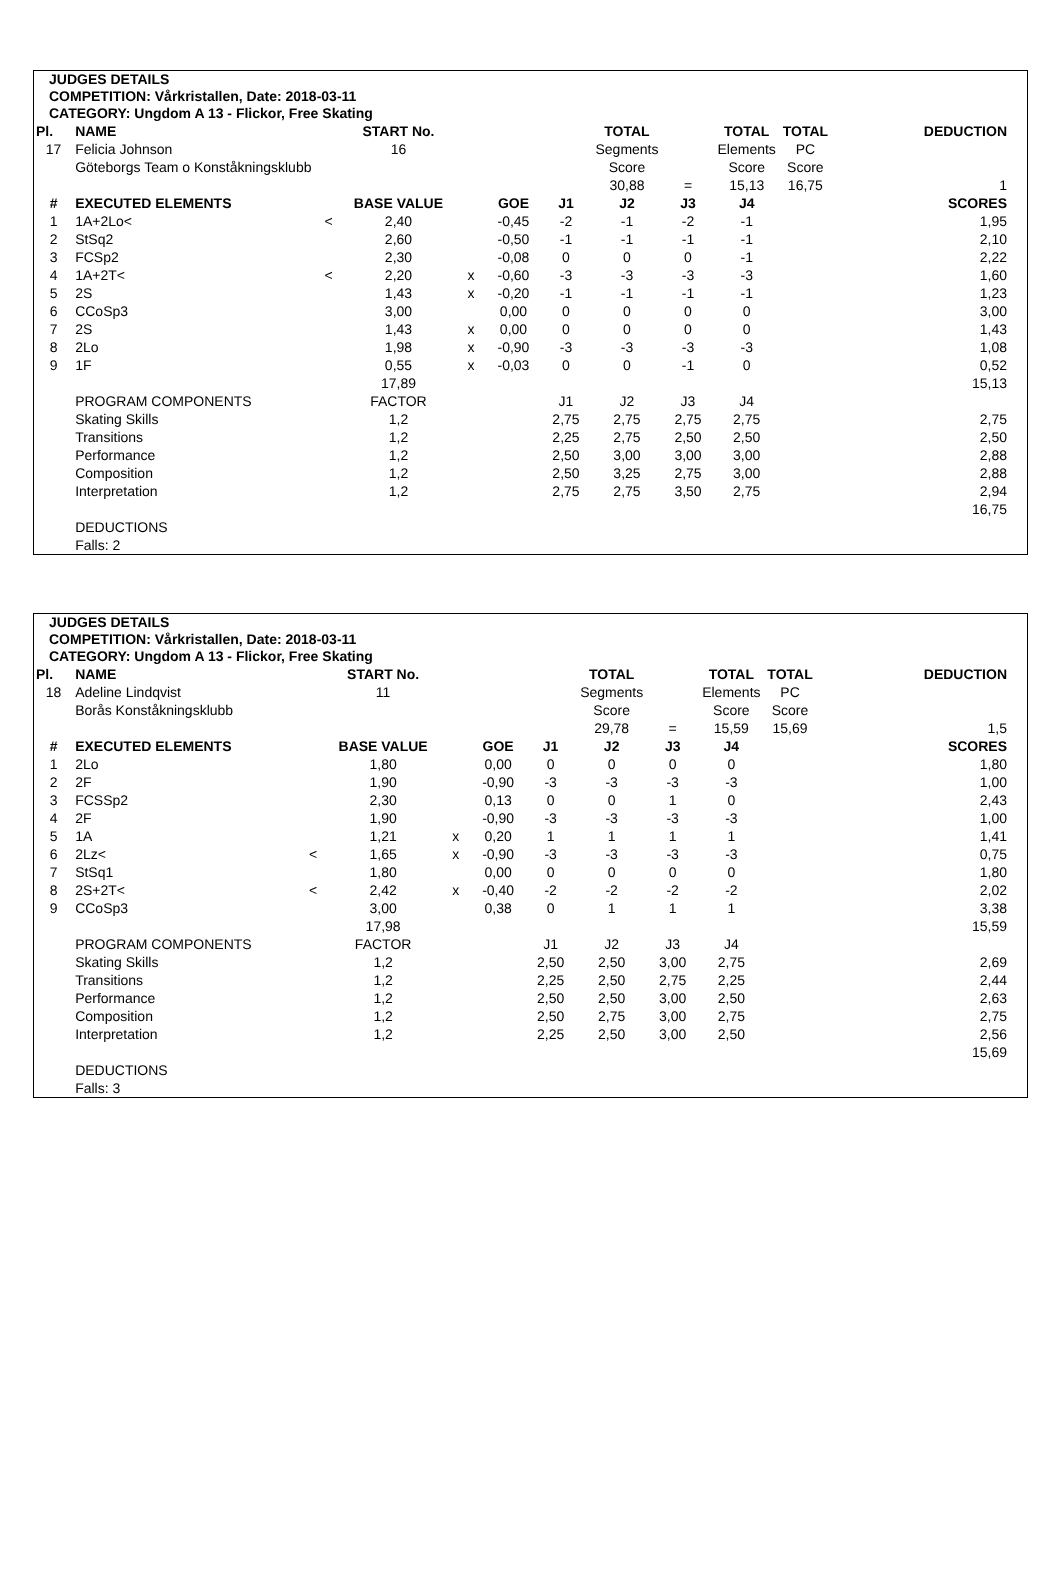JUDGES DETAILS
COMPETITION: Vårkristallen, Date: 2018-03-11
CATEGORY: Ungdom A 13 - Flickor, Free Skating
| Pl. | NAME | | START No. | | | | TOTAL | | TOTAL | TOTAL | | DEDUCTION |
| 17 | Felicia Johnson | | 16 | | | | Segments | | Elements | PC | | |
| | Göteborgs Team o Konståkningsklubb | | | | | | Score | | Score | Score | | |
| | | | | | | | 30,88 | = | 15,13 | 16,75 | | 1 |
| # | EXECUTED ELEMENTS | | BASE VALUE | | GOE | J1 | J2 | J3 | J4 | | | SCORES |
| 1 | 1A+2Lo< | < | 2,40 | | -0,45 | -2 | -1 | -2 | -1 | | | 1,95 |
| 2 | StSq2 | | 2,60 | | -0,50 | -1 | -1 | -1 | -1 | | | 2,10 |
| 3 | FCSp2 | | 2,30 | | -0,08 | 0 | 0 | 0 | -1 | | | 2,22 |
| 4 | 1A+2T< | < | 2,20 | x | -0,60 | -3 | -3 | -3 | -3 | | | 1,60 |
| 5 | 2S | | 1,43 | x | -0,20 | -1 | -1 | -1 | -1 | | | 1,23 |
| 6 | CCoSp3 | | 3,00 | | 0,00 | 0 | 0 | 0 | 0 | | | 3,00 |
| 7 | 2S | | 1,43 | x | 0,00 | 0 | 0 | 0 | 0 | | | 1,43 |
| 8 | 2Lo | | 1,98 | x | -0,90 | -3 | -3 | -3 | -3 | | | 1,08 |
| 9 | 1F | | 0,55 | x | -0,03 | 0 | 0 | -1 | 0 | | | 0,52 |
| | | | 17,89 | | | | | | | | | 15,13 |
| | PROGRAM COMPONENTS | | FACTOR | | | J1 | J2 | J3 | J4 | | | |
| | Skating Skills | | 1,2 | | | 2,75 | 2,75 | 2,75 | 2,75 | | | 2,75 |
| | Transitions | | 1,2 | | | 2,25 | 2,75 | 2,50 | 2,50 | | | 2,50 |
| | Performance | | 1,2 | | | 2,50 | 3,00 | 3,00 | 3,00 | | | 2,88 |
| | Composition | | 1,2 | | | 2,50 | 3,25 | 2,75 | 3,00 | | | 2,88 |
| | Interpretation | | 1,2 | | | 2,75 | 2,75 | 3,50 | 2,75 | | | 2,94 |
| | | | | | | | | | | | | 16,75 |
| | DEDUCTIONS | | | | | | | | | | | |
| | Falls: 2 | | | | | | | | | | | |
JUDGES DETAILS
COMPETITION: Vårkristallen, Date: 2018-03-11
CATEGORY: Ungdom A 13 - Flickor, Free Skating
| Pl. | NAME | | START No. | | | | TOTAL | | TOTAL | TOTAL | | DEDUCTION |
| 18 | Adeline Lindqvist | | 11 | | | | Segments | | Elements | PC | | |
| | Borås Konståkningsklubb | | | | | | Score | | Score | Score | | |
| | | | | | | | 29,78 | = | 15,59 | 15,69 | | 1,5 |
| # | EXECUTED ELEMENTS | | BASE VALUE | | GOE | J1 | J2 | J3 | J4 | | | SCORES |
| 1 | 2Lo | | 1,80 | | 0,00 | 0 | 0 | 0 | 0 | | | 1,80 |
| 2 | 2F | | 1,90 | | -0,90 | -3 | -3 | -3 | -3 | | | 1,00 |
| 3 | FCSSp2 | | 2,30 | | 0,13 | 0 | 0 | 1 | 0 | | | 2,43 |
| 4 | 2F | | 1,90 | | -0,90 | -3 | -3 | -3 | -3 | | | 1,00 |
| 5 | 1A | | 1,21 | x | 0,20 | 1 | 1 | 1 | 1 | | | 1,41 |
| 6 | 2Lz< | < | 1,65 | x | -0,90 | -3 | -3 | -3 | -3 | | | 0,75 |
| 7 | StSq1 | | 1,80 | | 0,00 | 0 | 0 | 0 | 0 | | | 1,80 |
| 8 | 2S+2T< | < | 2,42 | x | -0,40 | -2 | -2 | -2 | -2 | | | 2,02 |
| 9 | CCoSp3 | | 3,00 | | 0,38 | 0 | 1 | 1 | 1 | | | 3,38 |
| | | | 17,98 | | | | | | | | | 15,59 |
| | PROGRAM COMPONENTS | | FACTOR | | | J1 | J2 | J3 | J4 | | | |
| | Skating Skills | | 1,2 | | | 2,50 | 2,50 | 3,00 | 2,75 | | | 2,69 |
| | Transitions | | 1,2 | | | 2,25 | 2,50 | 2,75 | 2,25 | | | 2,44 |
| | Performance | | 1,2 | | | 2,50 | 2,50 | 3,00 | 2,50 | | | 2,63 |
| | Composition | | 1,2 | | | 2,50 | 2,75 | 3,00 | 2,75 | | | 2,75 |
| | Interpretation | | 1,2 | | | 2,25 | 2,50 | 3,00 | 2,50 | | | 2,56 |
| | | | | | | | | | | | | 15,69 |
| | DEDUCTIONS | | | | | | | | | | | |
| | Falls: 3 | | | | | | | | | | | |